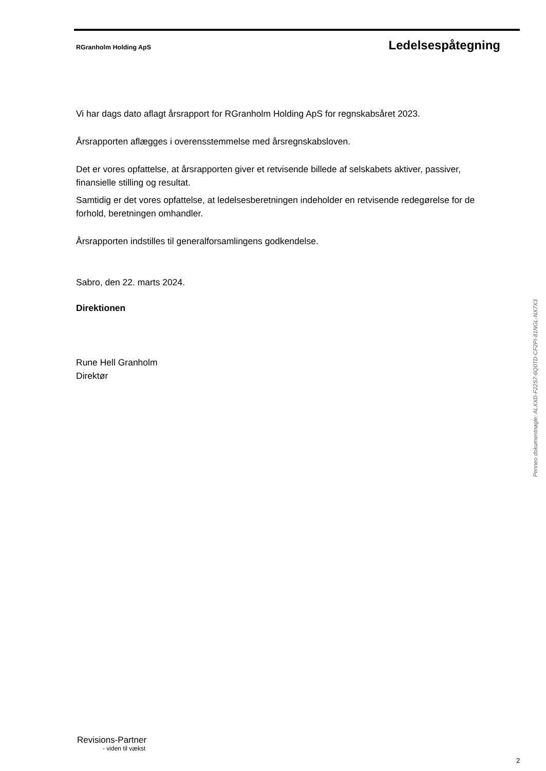RGranholm Holding ApS Ledelsespåtegning
Vi har dags dato aflagt årsrapport for RGranholm Holding ApS for regnskabsåret 2023.
Årsrapporten aflægges i overensstemmelse med årsregnskabsloven.
Det er vores opfattelse, at årsrapporten giver et retvisende billede af selskabets aktiver, passiver, finansielle stilling og resultat.
Samtidig er det vores opfattelse, at ledelsesberetningen indeholder en retvisende redegørelse for de forhold, beretningen omhandler.
Årsrapporten indstilles til generalforsamlingens godkendelse.
Sabro, den 22. marts 2024.
Direktionen
Rune Hell Granholm
Direktør
Penneo dokumentnøgle: ALXXD-F22S7-6Q0TD-CF2PI-81NGL-NX7X3
Revisions-Partner
- viden til vækst
2